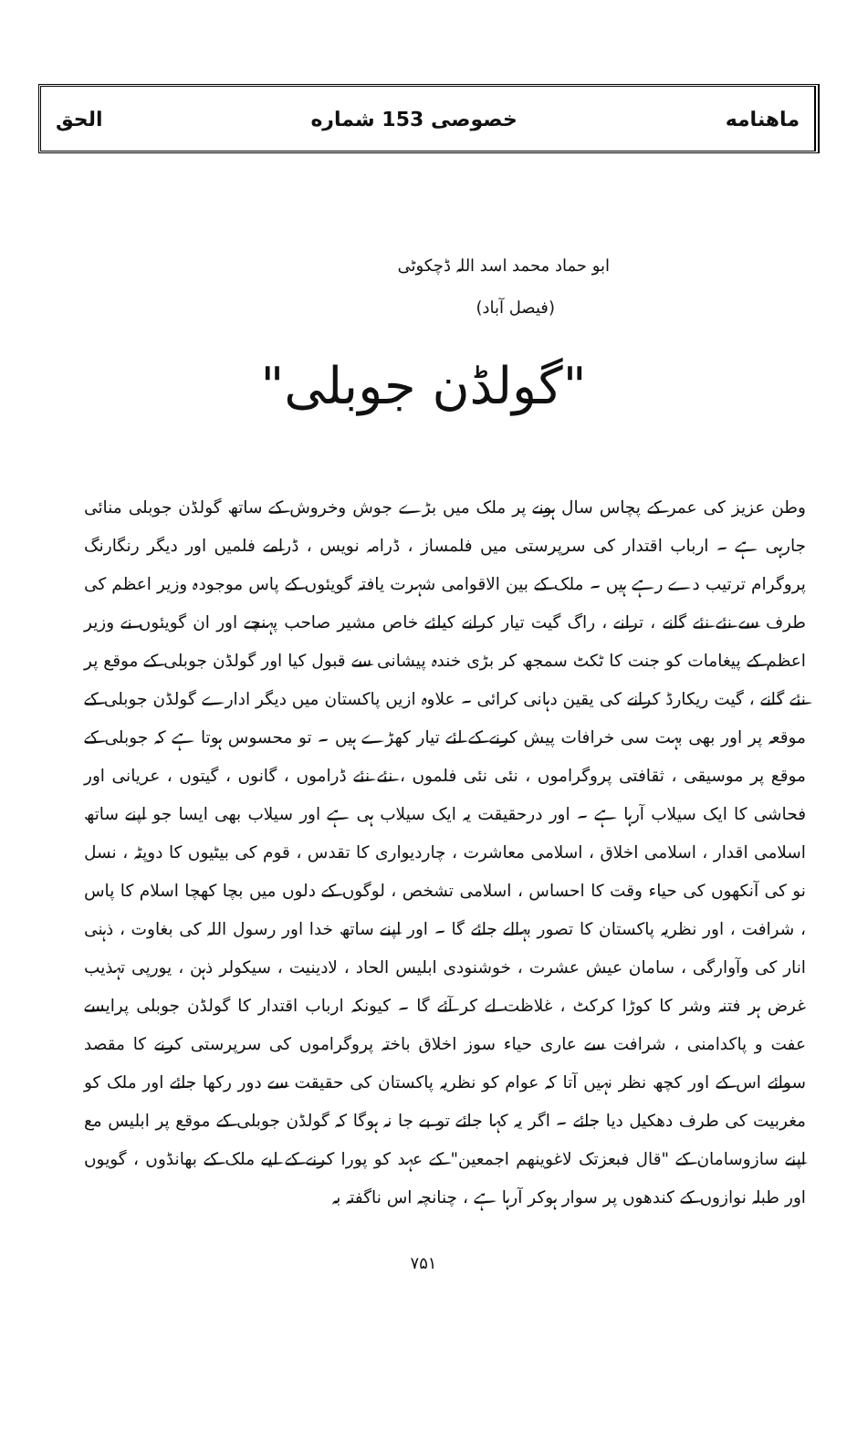ماهنامه خصوصی 153 شماره الحق
ابو حماد محمد اسد اللہ ڈچکوٹی
(فیصل آباد)
"گولڈن جوبلی"
وطن عزیز کی عمر کے پچاس سال ہونے پر ملک میں بڑے جوش وخروش کے ساتھ گولڈن جوبلی منائی جارہی ہے ۔ ارباب اقتدار کی سرپرستی میں فلمساز ، ڈرامہ نویس ، ڈرامے فلمیں اور دیگر رنگارنگ پروگرام ترتیب دے رہے ہیں ۔ ملک کے بین الاقوامی شہرت یافتہ گویئوں کے پاس موجودہ وزیر اعظم کی طرف سے نئے نئے گانے ، ترانے ، راگ گیت تیار کرانے کیلئے خاص مشیر صاحب پہنچے اور ان گویئوں نے وزیر اعظم کے پیغامات کو جنت کا ٹکٹ سمجھ کر بڑی خندہ پیشانی سے قبول کیا اور گولڈن جوبلی کے موقع پر نئے گانے ، گیت ریکارڈ کرانے کی یقین دہانی کرائی ۔ علاوہ ازیں پاکستان میں دیگر ادارے گولڈن جوبلی کے موقعہ پر اور بھی بہت سی خرافات پیش کرنے کے لئے تیار کھڑے ہیں ۔ تو محسوس ہوتا ہے کہ جوبلی کے موقع پر موسیقی ، ثقافتی پروگراموں ، نئی نئی فلموں ، نئے نئے ڈراموں ، گانوں ، گیتوں ، عریانی اور فحاشی کا ایک سیلاب آرہا ہے ۔ اور درحقیقت یہ ایک سیلاب ہی ہے اور سیلاب بھی ایسا جو اپنے ساتھ اسلامی اقدار ، اسلامی اخلاق ، اسلامی معاشرت ، چاردیواری کا تقدس ، قوم کی بیٹیوں کا دوپٹہ ، نسل نو کی آنکھوں کی حیاء وقت کا احساس ، اسلامی تشخص ، لوگوں کے دلوں میں بچا کھچا اسلام کا پاس ، شرافت ، اور نظریہ پاکستان کا تصور بہالے جائے گا ۔ اور اپنے ساتھ خدا اور رسول اللہ کی بغاوت ، ذہنی انار کی وآوارگی ، سامان عیش عشرت ، خوشنودی ابلیس الحاد ، لادینیت ، سیکولر ذہن ، یورپی تہذیب غرض ہر فتنہ وشر کا کوڑا کرکٹ ، غلاظت لے کر آئے گا ۔ کیونکہ ارباب اقتدار کا گولڈن جوبلی پرایسے عفت و پاکدامنی ، شرافت سے عاری حیاء سوز اخلاق باختہ پروگراموں کی سرپرستی کرنے کا مقصد سوائے اس کے اور کچھ نظر نہیں آتا کہ عوام کو نظریہ پاکستان کی حقیقت سے دور رکھا جائے اور ملک کو مغربیت کی طرف دھکیل دیا جائے ۔ اگر یہ کہا جائے تو بے جا نہ ہوگا کہ گولڈن جوبلی کے موقع پر ابلیس مع اپنے سازوسامان کے "قال فبعزتک لاغوینھم اجمعین" کے عہد کو پورا کرنے کے لیے ملک کے بھانڈوں ، گویوں اور طبلہ نوازوں کے کندھوں پر سوار ہوکر آرہا ہے ، چنانچہ اس ناگفتہ بہ
۷۵۱